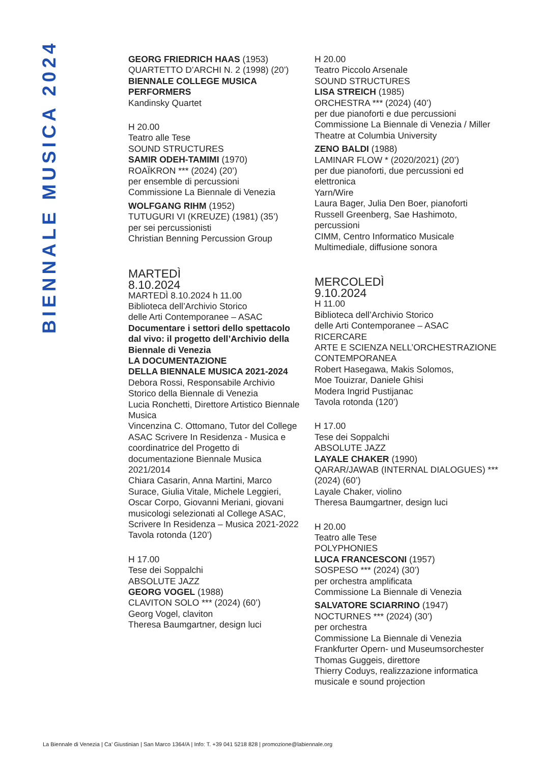BIENNALE MUSICA 2024
GEORG FRIEDRICH HAAS (1953)
QUARTETTO D’ARCHI N. 2 (1998) (20’)
BIENNALE COLLEGE MUSICA PERFORMERS
Kandinsky Quartet
H 20.00
Teatro alle Tese
SOUND STRUCTURES
SAMIR ODEH-TAMIMI (1970)
ROAÏKRON *** (2024) (20’)
per ensemble di percussioni
Commissione La Biennale di Venezia
WOLFGANG RIHM (1952)
TUTUGURI VI (KREUZE) (1981) (35’)
per sei percussionisti
Christian Benning Percussion Group
MARTEDÌ
8.10.2024
MARTEDÌ 8.10.2024 h 11.00
Biblioteca dell’Archivio Storico
delle Arti Contemporanee – ASAC
Documentare i settori dello spettacolo dal vivo: il progetto dell’Archivio della Biennale di Venezia
LA DOCUMENTAZIONE
DELLA BIENNALE MUSICA 2021-2024
Debora Rossi, Responsabile Archivio Storico della Biennale di Venezia
Lucia Ronchetti, Direttore Artistico Biennale Musica
Vincenzina C. Ottomano, Tutor del College ASAC Scrivere In Residenza - Musica e coordinatrice del Progetto di documentazione Biennale Musica 2021/2014
Chiara Casarin, Anna Martini, Marco Surace, Giulia Vitale, Michele Leggieri, Oscar Corpo, Giovanni Meriani, giovani musicologi selezionati al College ASAC, Scrivere In Residenza – Musica 2021-2022
Tavola rotonda (120’)
H 17.00
Tese dei Soppalchi
ABSOLUTE JAZZ
GEORG VOGEL (1988)
CLAVITON SOLO *** (2024) (60’)
Georg Vogel, claviton
Theresa Baumgartner, design luci
H 20.00
Teatro Piccolo Arsenale
SOUND STRUCTURES
LISA STREICH (1985)
ORCHESTRA *** (2024) (40’)
per due pianoforti e due percussioni
Commissione La Biennale di Venezia / Miller Theatre at Columbia University
ZENO BALDI (1988)
LAMINAR FLOW * (2020/2021) (20’)
per due pianoforti, due percussioni ed elettronica
Yarn/Wire
Laura Bager, Julia Den Boer, pianoforti
Russell Greenberg, Sae Hashimoto, percussioni
CIMM, Centro Informatico Musicale Multimediale, diffusione sonora
MERCOLEDÌ
9.10.2024
H 11.00
Biblioteca dell’Archivio Storico
delle Arti Contemporanee – ASAC
RICERCARE
ARTE E SCIENZA NELL’ORCHESTRAZIONE CONTEMPORANEA
Robert Hasegawa, Makis Solomos,
Moe Touizrar, Daniele Ghisi
Modera Ingrid Pustijanac
Tavola rotonda (120’)
H 17.00
Tese dei Soppalchi
ABSOLUTE JAZZ
LAYALE CHAKER (1990)
QARAR/JAWAB (INTERNAL DIALOGUES) *** (2024) (60’)
Layale Chaker, violino
Theresa Baumgartner, design luci
H 20.00
Teatro alle Tese
POLYPHONIES
LUCA FRANCESCONI (1957)
SOSPESO *** (2024) (30’)
per orchestra amplificata
Commissione La Biennale di Venezia
SALVATORE SCIARRINO (1947)
NOCTURNES *** (2024) (30’)
per orchestra
Commissione La Biennale di Venezia
Frankfurter Opern- und Museumsorchester
Thomas Guggeis, direttore
Thierry Coduys, realizzazione informatica musicale e sound projection
La Biennale di Venezia | Ca’ Giustinian | San Marco 1364/A | Info: T. +39 041 5218 828 | promozione@labiennale.org